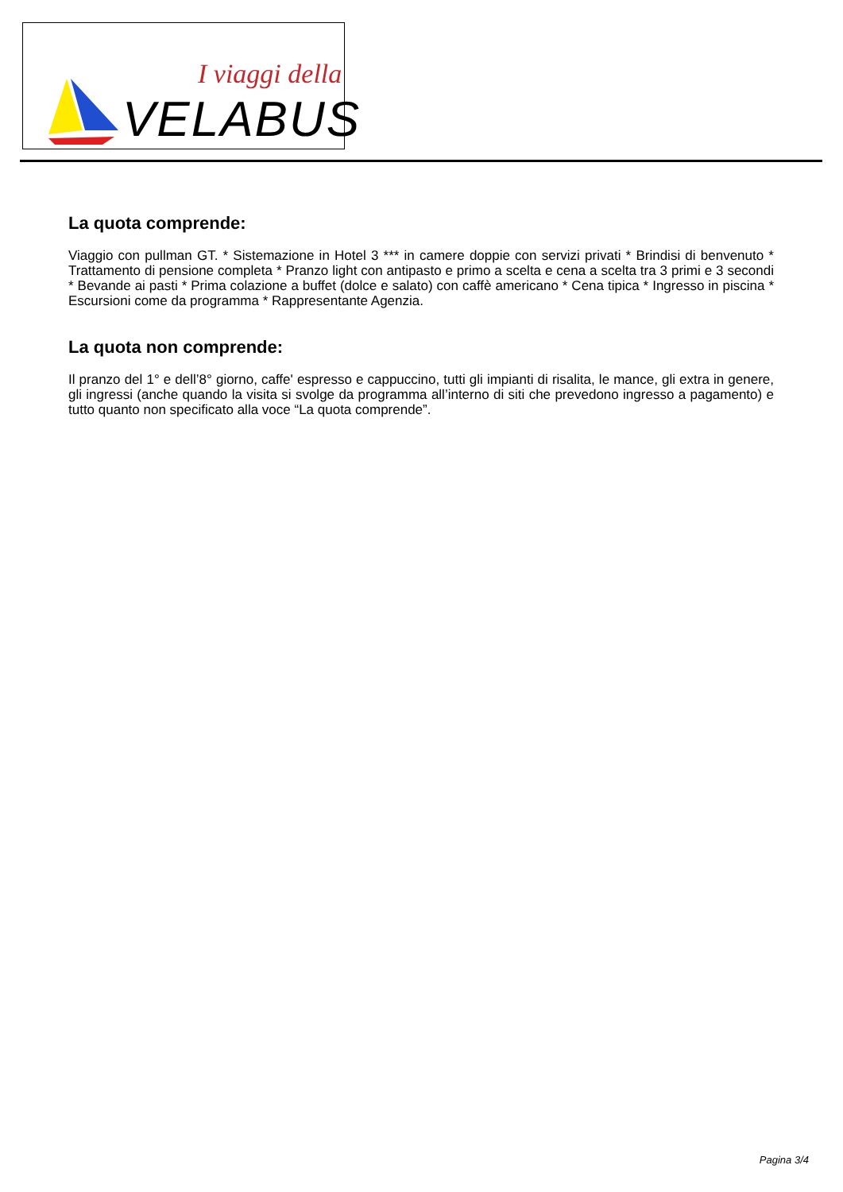I viaggi della
VELABUS
La quota comprende:
Viaggio con pullman GT. * Sistemazione in Hotel 3 *** in camere doppie con servizi privati * Brindisi di benvenuto * Trattamento di pensione completa * Pranzo light con antipasto e primo a scelta e cena a scelta tra 3 primi e 3 secondi * Bevande ai pasti * Prima colazione a buffet (dolce e salato) con caffè americano * Cena tipica * Ingresso in piscina * Escursioni come da programma * Rappresentante Agenzia.
La quota non comprende:
Il pranzo del 1° e dell’8° giorno, caffe' espresso e cappuccino, tutti gli impianti di risalita, le mance, gli extra in genere, gli ingressi (anche quando la visita si svolge da programma all’interno di siti che prevedono ingresso a pagamento) e tutto quanto non specificato alla voce “La quota comprende”.
Pagina 3/4